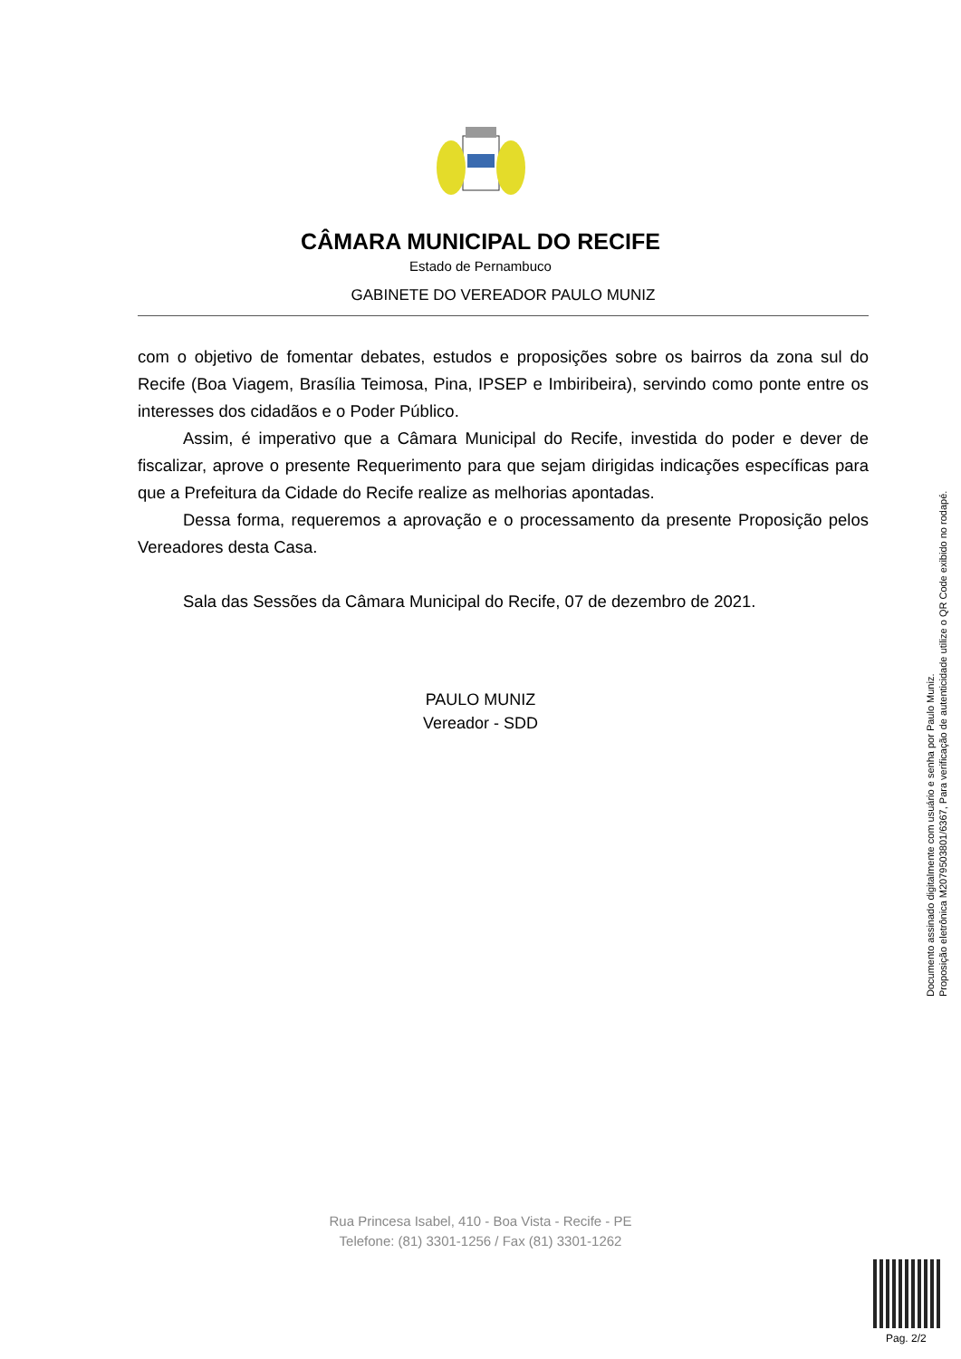CÂMARA MUNICIPAL DO RECIFE
Estado de Pernambuco
GABINETE DO VEREADOR PAULO MUNIZ
com o objetivo de fomentar debates, estudos e proposições sobre os bairros da zona sul do Recife (Boa Viagem, Brasília Teimosa, Pina, IPSEP e Imbiribeira), servindo como ponte entre os interesses dos cidadãos e o Poder Público.
Assim, é imperativo que a Câmara Municipal do Recife, investida do poder e dever de fiscalizar, aprove o presente Requerimento para que sejam dirigidas indicações específicas para que a Prefeitura da Cidade do Recife realize as melhorias apontadas.
Dessa forma, requeremos a aprovação e o processamento da presente Proposição pelos Vereadores desta Casa.
Sala das Sessões da Câmara Municipal do Recife, 07 de dezembro de 2021.
PAULO MUNIZ
Vereador - SDD
Rua Princesa Isabel, 410 - Boa Vista - Recife - PE
Telefone: (81) 3301-1256 / Fax (81) 3301-1262
Documento assinado digitalmente com usuário e senha por Paulo Muniz.
Proposição eletrônica M20795038​01/6367, Para verificação de autenticidade utilize o QR Code exibido no rodapé.
Pag. 2/2